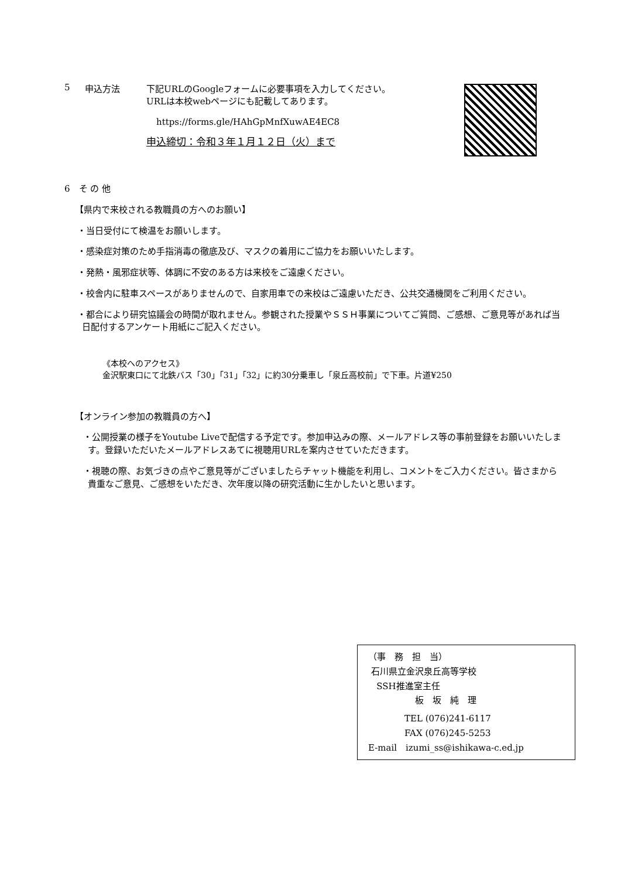5 申込方法 下記URLのGoogleフォームに必要事項を入力してください。
URLは本校webページにも記載してあります。
https://forms.gle/HAhGpMnfXuwAE4EC8
申込締切：令和３年１月１２日（火）まで
6　そ の 他
【県内で来校される教職員の方へのお願い】
・当日受付にて検温をお願いします。
・感染症対策のため手指消毒の徹底及び、マスクの着用にご協力をお願いいたします。
・発熱・風邪症状等、体調に不安のある方は来校をご遠慮ください。
・校舎内に駐車スペースがありませんので、自家用車での来校はご遠慮いただき、公共交通機関をご利用ください。
・都合により研究協議会の時間が取れません。参観された授業やＳＳＨ事業についてご質問、ご感想、ご意見等があれば当日配付するアンケート用紙にご記入ください。
《本校へのアクセス》
金沢駅東口にて北鉄バス「30」「31」「32」に約30分乗車し「泉丘高校前」で下車。片道¥250
【オンライン参加の教職員の方へ】
・公開授業の様子をYoutube Liveで配信する予定です。参加申込みの際、メールアドレス等の事前登録をお願いいたします。登録いただいたメールアドレスあてに視聴用URLを案内させていただきます。
・視聴の際、お気づきの点やご意見等がございましたらチャット機能を利用し、コメントをご入力ください。皆さまから貴重なご意見、ご感想をいただき、次年度以降の研究活動に生かしたいと思います。
（事　務　担　当）
石川県立金沢泉丘高等学校
SSH推進室主任
板　坂　純　理
TEL (076)241-6117
FAX (076)245-5253
E-mail　izumi_ss@ishikawa-c.ed.jp